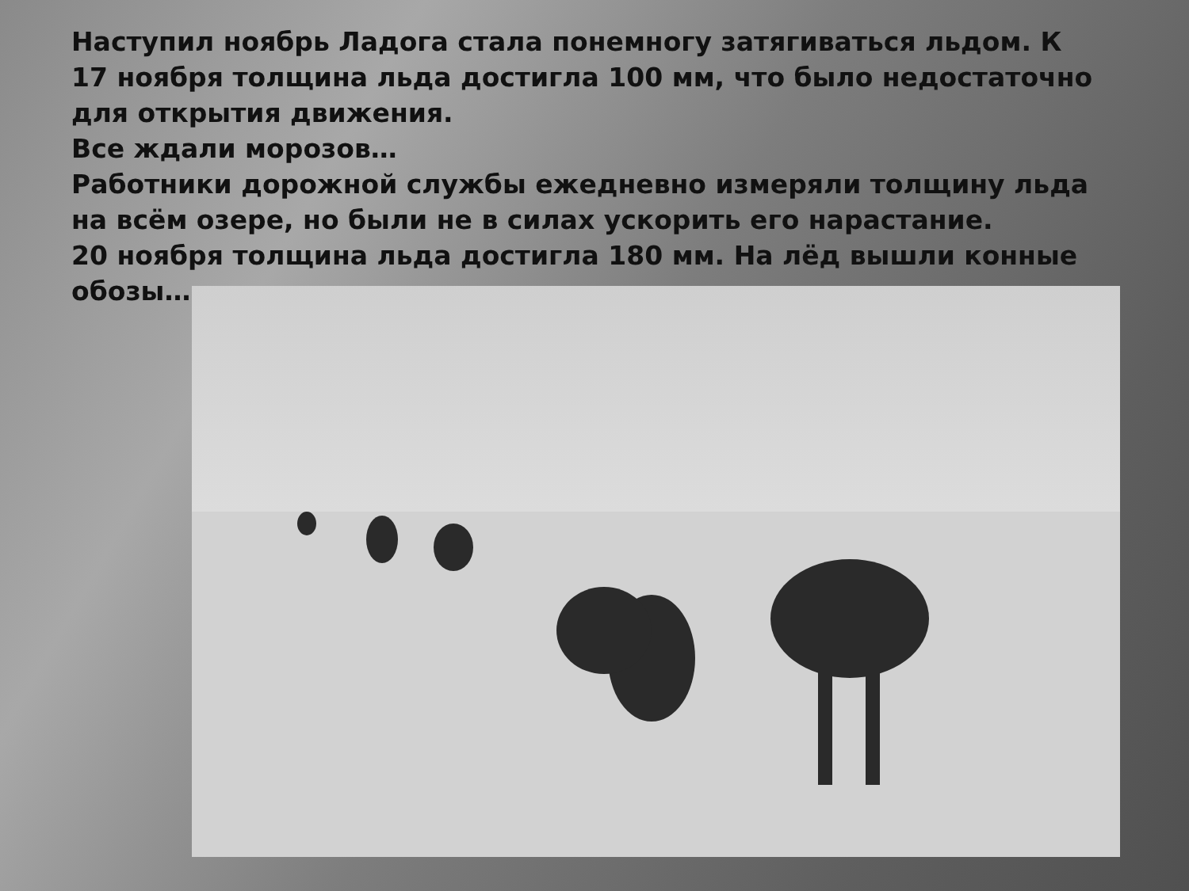Наступил ноябрь Ладога стала понемногу затягиваться льдом. К 17 ноября толщина льда достигла 100 мм, что было недостаточно для открытия движения.
Все ждали морозов…
Работники дорожной службы ежедневно измеряли толщину льда на всём озере, но были не в силах ускорить его нарастание.
20 ноября толщина льда достигла 180 мм. На лёд вышли конные обозы…